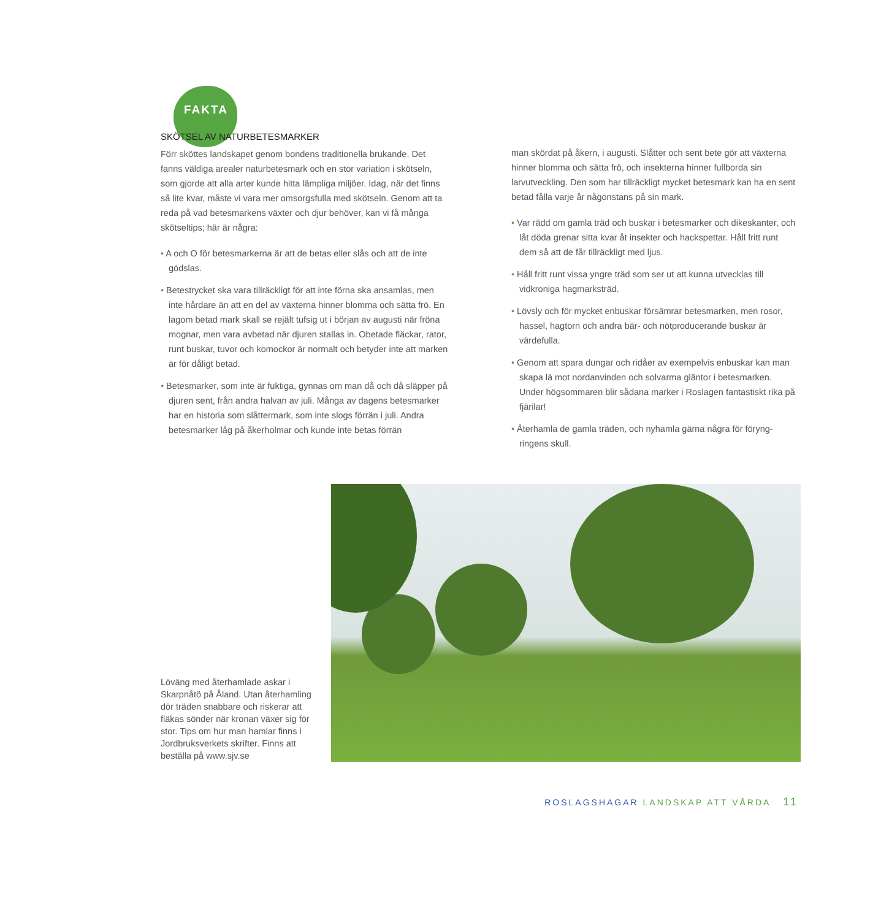FAKTA
SKÖTSEL AV NATURBETESMARKER
Förr sköttes landskapet genom bondens traditionella brukande. Det fanns väldiga arealer naturbetesmark och en stor variation i skötseln, som gjorde att alla arter kunde hitta lämpliga miljöer. Idag, när det finns så lite kvar, måste vi vara mer omsorgsfulla med skötseln. Genom att ta reda på vad betesmarkens växter och djur behöver, kan vi få många skötseltips; här är några:
• A och O för betesmarkerna är att de betas eller slås och att de inte gödslas.
• Betestrycket ska vara tillräckligt för att inte förna ska ansamlas, men inte hårdare än att en del av växterna hinner blomma och sätta frö. En lagom betad mark skall se rejält tufsig ut i början av augusti när fröna mognar, men vara avbetad när djuren stallas in. Obetade fläckar, rator, runt buskar, tuvor och komockor är normalt och betyder inte att marken är för dåligt betad.
• Betesmarker, som inte är fuktiga, gynnas om man då och då släpper på djuren sent, från andra halvan av juli. Många av dagens betes­marker har en historia som slåttermark, som inte slogs förrän i juli. Andra betesmarker låg på åkerholmar och kunde inte betas förrän
man skördat på åkern, i augusti. Slåtter och sent bete gör att väx­terna hinner blomma och sätta frö, och insekterna hinner fullborda sin larvutveckling. Den som har tillräckligt mycket betesmark kan ha en sent betad fålla varje år någonstans på sin mark.
• Var rädd om gamla träd och buskar i betesmarker och dikeskanter, och låt döda grenar sitta kvar åt insekter och hackspettar. Håll fritt runt dem så att de får tillräckligt med ljus.
• Håll fritt runt vissa yngre träd som ser ut att kunna utvecklas till vidkroniga hagmarksträd.
• Lövsly och för mycket enbuskar försämrar betesmarken, men rosor, hassel, hagtorn och andra bär- och nötproducerande buskar är värdefulla.
• Genom att spara dungar och ridåer av exempelvis enbuskar kan man skapa lä mot nordanvinden och solvarma gläntor i betes­marken. Under högsommaren blir sådana marker i Roslagen fan­tastiskt rika på fjärilar!
• Återhamla de gamla träden, och nyhamla gärna några för föryng­ringens skull.
Löväng med återhamlade askar i Skarpnåtö på Åland. Utan återhamling dör träden snabbare och riskerar att fläkas sönder när kronan växer sig för stor. Tips om hur man hamlar finns i Jordbruksverkets skrifter. Finns att beställa på www.sjv.se
ROSLAGSHAGAR LANDSKAP ATT VÅRDA 11